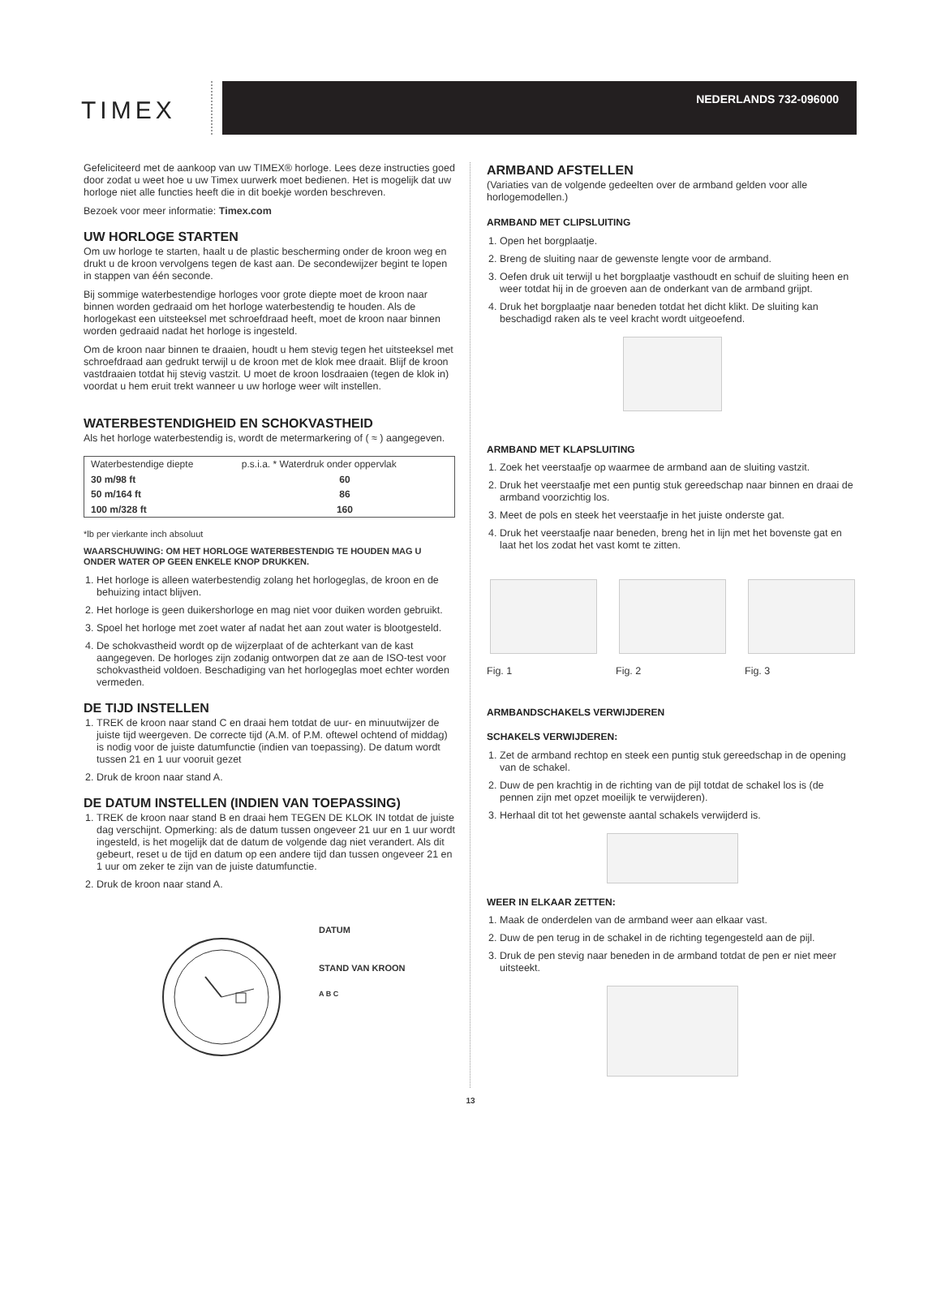TIMEX
NEDERLANDS 732-096000
Gefeliciteerd met de aankoop van uw TIMEX® horloge. Lees deze instructies goed door zodat u weet hoe u uw Timex uurwerk moet bedienen. Het is mogelijk dat uw horloge niet alle functies heeft die in dit boekje worden beschreven.
Bezoek voor meer informatie: Timex.com
UW HORLOGE STARTEN
Om uw horloge te starten, haalt u de plastic bescherming onder de kroon weg en drukt u de kroon vervolgens tegen de kast aan. De secondewijzer begint te lopen in stappen van één seconde.
Bij sommige waterbestendige horloges voor grote diepte moet de kroon naar binnen worden gedraaid om het horloge waterbestendig te houden. Als de horlogekast een uitsteeksel met schroefdraad heeft, moet de kroon naar binnen worden gedraaid nadat het horloge is ingesteld.
Om de kroon naar binnen te draaien, houdt u hem stevig tegen het uitsteeksel met schroefdraad aan gedrukt terwijl u de kroon met de klok mee draait. Blijf de kroon vastdraaien totdat hij stevig vastzit. U moet de kroon losdraaien (tegen de klok in) voordat u hem eruit trekt wanneer u uw horloge weer wilt instellen.
WATERBESTENDIGHEID EN SCHOKVASTHEID
Als het horloge waterbestendig is, wordt de metermarkering of ( ≈ ) aangegeven.
| Waterbestendige diepte | p.s.i.a. * Waterdruk onder oppervlak |
| --- | --- |
| 30 m/98 ft | 60 |
| 50 m/164 ft | 86 |
| 100 m/328 ft | 160 |
*lb per vierkante inch absoluut
WAARSCHUWING: OM HET HORLOGE WATERBESTENDIG TE HOUDEN MAG U ONDER WATER OP GEEN ENKELE KNOP DRUKKEN.
1. Het horloge is alleen waterbestendig zolang het horlogeglas, de kroon en de behuizing intact blijven.
2. Het horloge is geen duikershorloge en mag niet voor duiken worden gebruikt.
3. Spoel het horloge met zoet water af nadat het aan zout water is blootgesteld.
4. De schokvastheid wordt op de wijzerplaat of de achterkant van de kast aangegeven. De horloges zijn zodanig ontworpen dat ze aan de ISO-test voor schokvastheid voldoen. Beschadiging van het horlogeglas moet echter worden vermeden.
DE TIJD INSTELLEN
1. TREK de kroon naar stand C en draai hem totdat de uur- en minuutwijzer de juiste tijd weergeven. De correcte tijd (A.M. of P.M. oftewel ochtend of middag) is nodig voor de juiste datumfunctie (indien van toepassing). De datum wordt tussen 21 en 1 uur vooruit gezet
2. Druk de kroon naar stand A.
DE DATUM INSTELLEN (INDIEN VAN TOEPASSING)
1. TREK de kroon naar stand B en draai hem TEGEN DE KLOK IN totdat de juiste dag verschijnt. Opmerking: als de datum tussen ongeveer 21 uur en 1 uur wordt ingesteld, is het mogelijk dat de datum de volgende dag niet verandert. Als dit gebeurt, reset u de tijd en datum op een andere tijd dan tussen ongeveer 21 en 1 uur om zeker te zijn van de juiste datumfunctie.
2. Druk de kroon naar stand A.
DATUM
STAND VAN KROON
A B C
ARMBAND AFSTELLEN
(Variaties van de volgende gedeelten over de armband gelden voor alle horlogemodellen.)
ARMBAND MET CLIPSLUITING
1. Open het borgplaatje.
2. Breng de sluiting naar de gewenste lengte voor de armband.
3. Oefen druk uit terwijl u het borgplaatje vasthoudt en schuif de sluiting heen en weer totdat hij in de groeven aan de onderkant van de armband grijpt.
4. Druk het borgplaatje naar beneden totdat het dicht klikt. De sluiting kan beschadigd raken als te veel kracht wordt uitgeoefend.
ARMBAND MET KLAPSLUITING
1. Zoek het veerstaafje op waarmee de armband aan de sluiting vastzit.
2. Druk het veerstaafje met een puntig stuk gereedschap naar binnen en draai de armband voorzichtig los.
3. Meet de pols en steek het veerstaafje in het juiste onderste gat.
4. Druk het veerstaafje naar beneden, breng het in lijn met het bovenste gat en laat het los zodat het vast komt te zitten.
Fig. 1 Fig. 2 Fig. 3
ARMBANDSCHAKELS VERWIJDEREN
SCHAKELS VERWIJDEREN:
1. Zet de armband rechtop en steek een puntig stuk gereedschap in de opening van de schakel.
2. Duw de pen krachtig in de richting van de pijl totdat de schakel los is (de pennen zijn met opzet moeilijk te verwijderen).
3. Herhaal dit tot het gewenste aantal schakels verwijderd is.
WEER IN ELKAAR ZETTEN:
1. Maak de onderdelen van de armband weer aan elkaar vast.
2. Duw de pen terug in de schakel in de richting tegengesteld aan de pijl.
3. Druk de pen stevig naar beneden in de armband totdat de pen er niet meer uitsteekt.
13